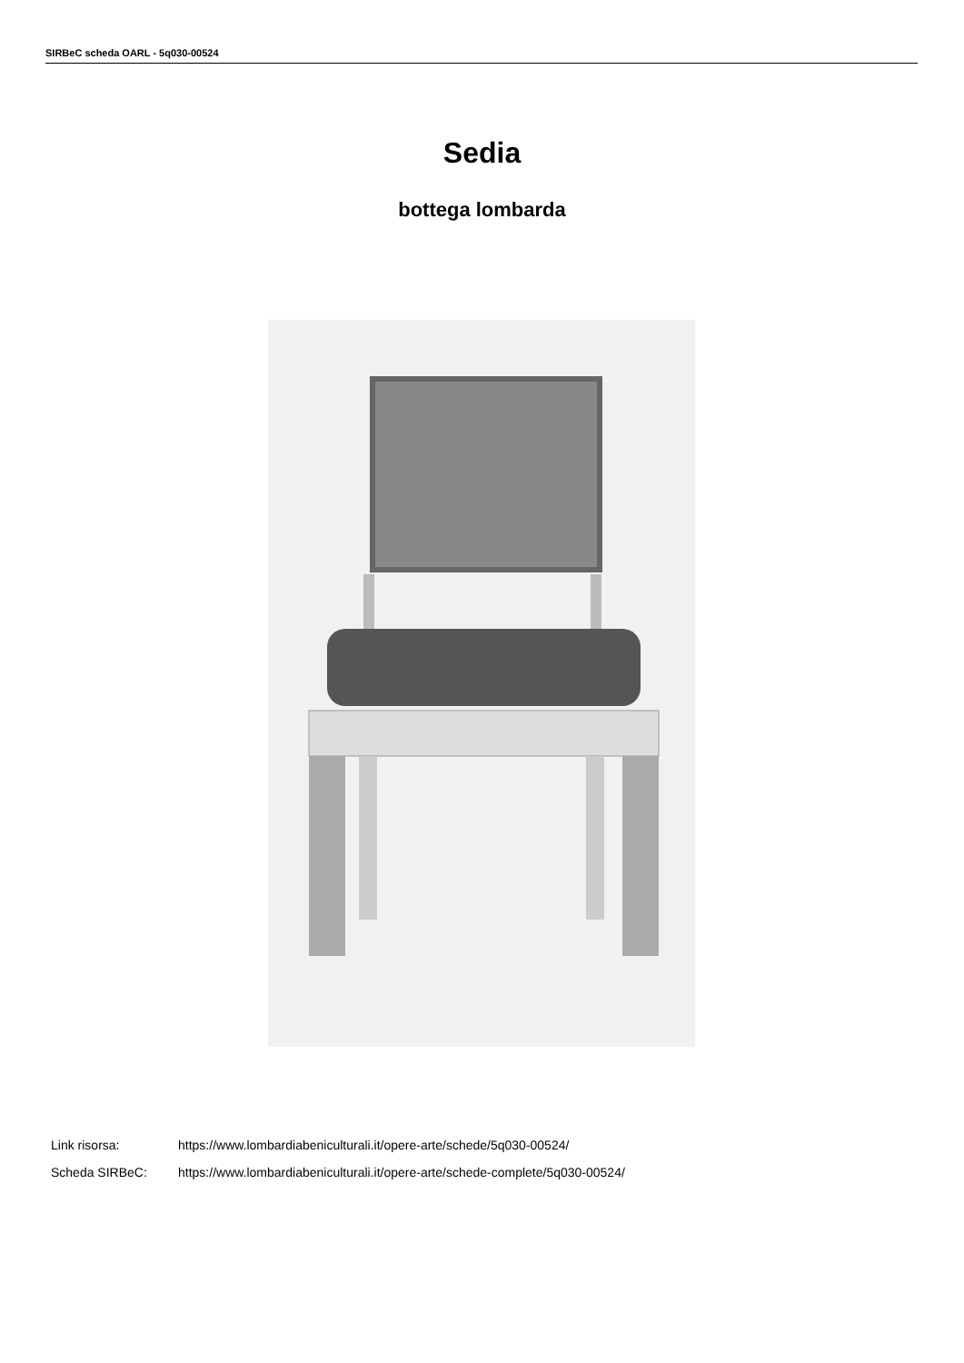SIRBeC scheda OARL - 5q030-00524
Sedia
bottega lombarda
Link risorsa: https://www.lombardiabeniculturali.it/opere-arte/schede/5q030-00524/
Scheda SIRBeC: https://www.lombardiabeniculturali.it/opere-arte/schede-complete/5q030-00524/